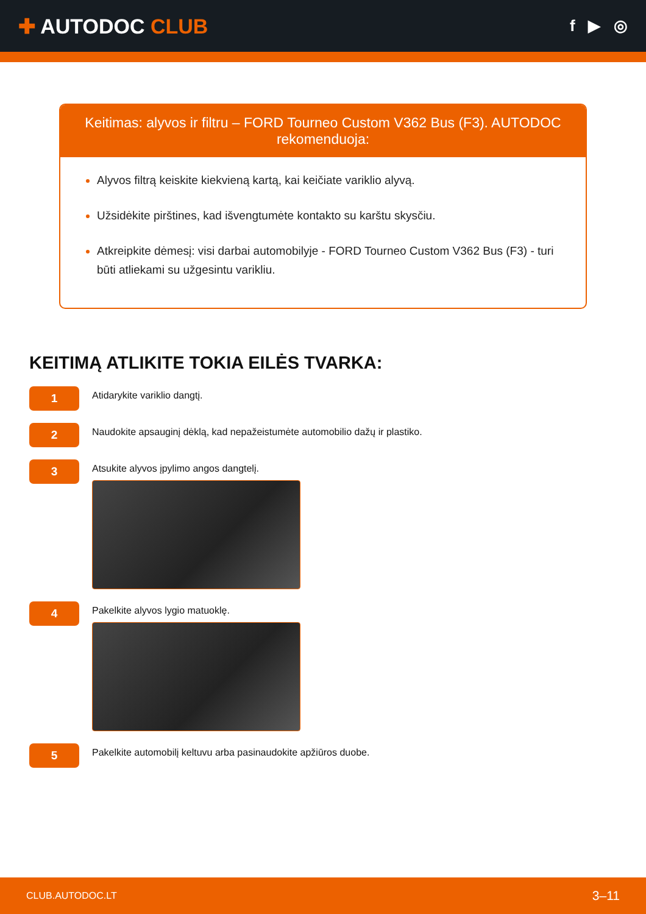✚ AUTODOC CLUB
f ▶ ◎
Keitimas: alyvos ir filtru – FORD Tourneo Custom V362 Bus (F3). AUTODOC rekomenduoja:
Alyvos filtrą keiskite kiekvieną kartą, kai keičiate variklio alyvą.
Užsidėkite pirštines, kad išvengtumėte kontakto su karštu skysčiu.
Atkreipkite dėmesį: visi darbai automobilyje - FORD Tourneo Custom V362 Bus (F3) - turi būti atliekami su užgesintu varikliu.
KEITIMĄ ATLIKITE TOKIA EILĖS TVARKA:
1
Atidarykite variklio dangtį.
2
Naudokite apsauginį dėklą, kad nepažeistumėte automobilio dažų ir plastiko.
3
Atsukite alyvos įpylimo angos dangtelį.
4
Pakelkite alyvos lygio matuoklę.
5
Pakelkite automobilį keltuvu arba pasinaudokite apžiūros duobe.
CLUB.AUTODOC.LT 3–11